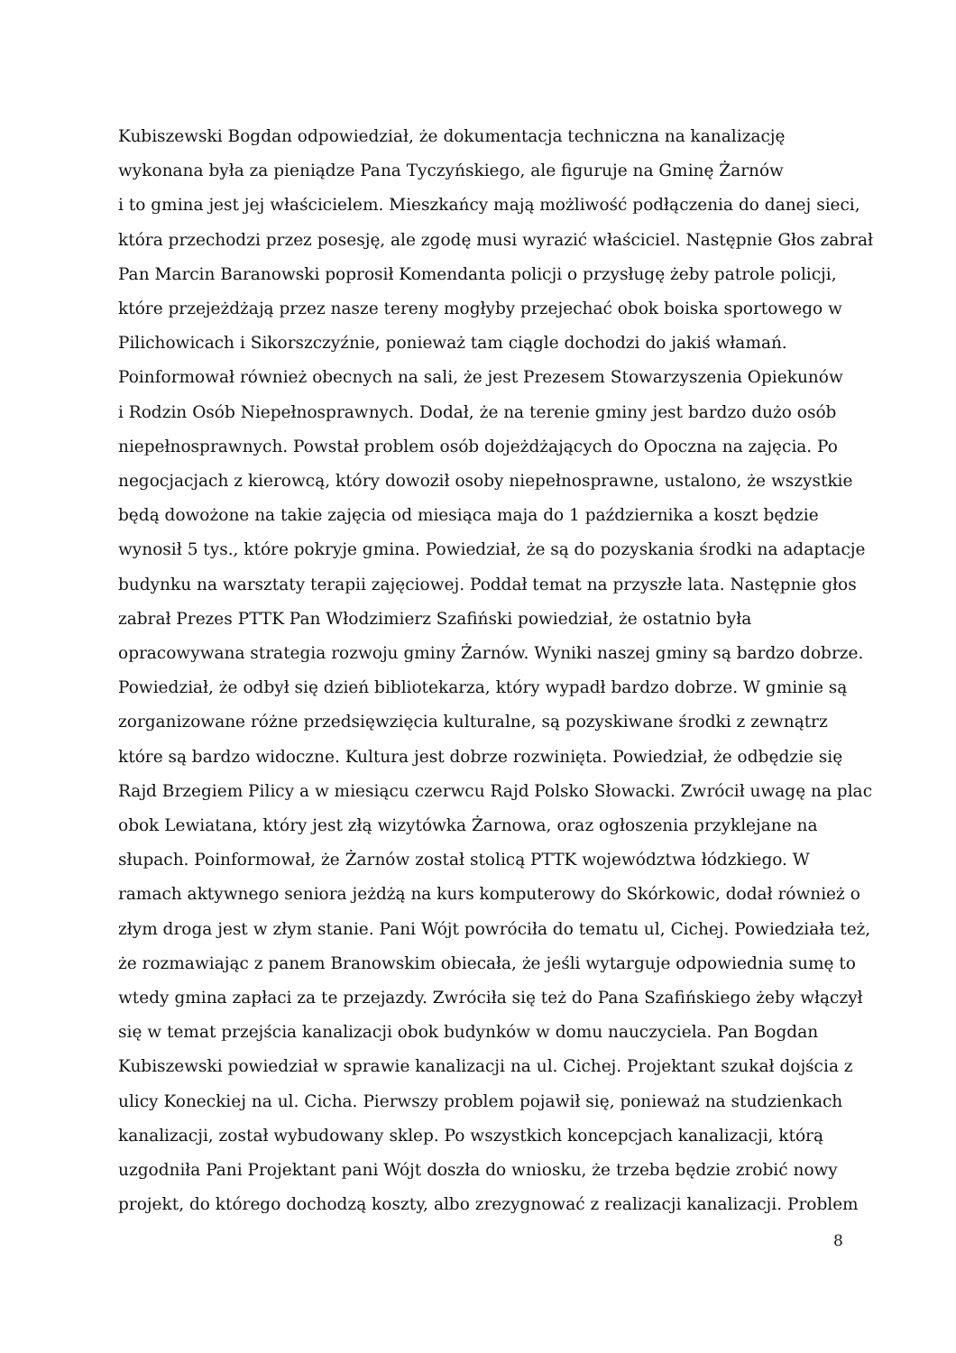Kubiszewski Bogdan odpowiedział, że dokumentacja techniczna na kanalizację
wykonana była za pieniądze Pana Tyczyńskiego, ale figuruje na Gminę Żarnów
i to gmina jest jej właścicielem. Mieszkańcy mają możliwość podłączenia do danej sieci,
która przechodzi przez posesję, ale zgodę musi wyrazić właściciel. Następnie Głos zabrał
Pan Marcin Baranowski poprosił Komendanta policji o przysługę żeby patrole policji,
które przejeżdżają przez nasze tereny mogłyby przejechać obok boiska sportowego w
Pilichowicach i Sikorszczyźnie, ponieważ tam ciągle dochodzi do jakiś włamań.
Poinformował również obecnych na sali, że jest Prezesem Stowarzyszenia Opiekunów
i Rodzin Osób Niepełnosprawnych. Dodał, że na terenie gminy jest bardzo dużo osób
niepełnosprawnych. Powstał problem osób dojeżdżających do Opoczna na zajęcia. Po
negocjacjach z kierowcą, który dowoził osoby niepełnosprawne, ustalono, że wszystkie
będą dowożone na takie zajęcia od miesiąca maja do 1 października a koszt będzie
wynosił 5 tys., które pokryje gmina. Powiedział, że są do pozyskania środki na adaptacje
budynku na warsztaty terapii zajęciowej. Poddał temat na przyszłe lata. Następnie głos
zabrał Prezes PTTK Pan Włodzimierz Szafiński powiedział, że ostatnio była
opracowywana strategia rozwoju gminy Żarnów. Wyniki naszej gminy są bardzo dobrze.
Powiedział, że odbył się dzień bibliotekarza, który wypadł bardzo dobrze. W gminie są
zorganizowane różne przedsięwzięcia kulturalne, są pozyskiwane środki z zewnątrz
które są bardzo widoczne. Kultura jest dobrze rozwinięta. Powiedział, że odbędzie się
Rajd Brzegiem Pilicy a w miesiącu czerwcu Rajd Polsko Słowacki. Zwrócił uwagę na plac
obok Lewiatana, który jest złą wizytówka Żarnowa, oraz ogłoszenia przyklejane na
słupach. Poinformował, że Żarnów został stolicą PTTK województwa łódzkiego. W
ramach aktywnego seniora jeżdżą na kurs komputerowy do Skórkowic, dodał również o
złym droga jest w złym stanie. Pani Wójt powróciła do tematu ul, Cichej. Powiedziała też,
że rozmawiając z panem Branowskim obiecała, że jeśli wytarguje odpowiednia sumę to
wtedy gmina zapłaci za te przejazdy. Zwróciła się też do Pana Szafińskiego żeby włączył
się w temat przejścia kanalizacji obok budynków w domu nauczyciela. Pan Bogdan
Kubiszewski powiedział w sprawie kanalizacji na ul. Cichej. Projektant szukał dojścia z
ulicy Koneckiej na ul. Cicha. Pierwszy problem pojawił się, ponieważ na studzienkach
kanalizacji, został wybudowany sklep. Po wszystkich koncepcjach kanalizacji, którą
uzgodniła Pani Projektant pani Wójt doszła do wniosku, że trzeba będzie zrobić nowy
projekt, do którego dochodzą koszty, albo zrezygnować z realizacji kanalizacji. Problem
8